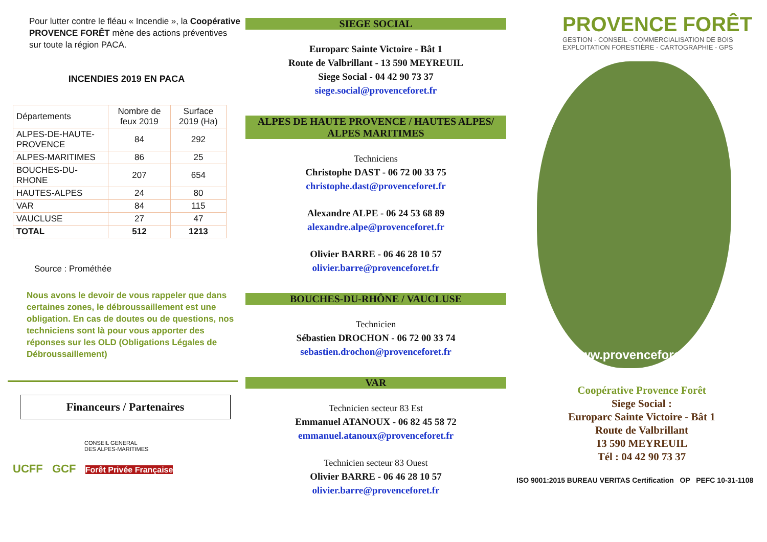Pour lutter contre le fléau « Incendie », la Coopérative PROVENCE FORÊT mène des actions préventives sur toute la région PACA.
INCENDIES 2019 EN PACA
| Départements | Nombre de feux 2019 | Surface 2019 (Ha) |
| --- | --- | --- |
| ALPES-DE-HAUTE-PROVENCE | 84 | 292 |
| ALPES-MARITIMES | 86 | 25 |
| BOUCHES-DU-RHONE | 207 | 654 |
| HAUTES-ALPES | 24 | 80 |
| VAR | 84 | 115 |
| VAUCLUSE | 27 | 47 |
| TOTAL | 512 | 1213 |
Source : Prométhée
Nous avons le devoir de vous rappeler que dans certaines zones, le débroussaillement est une obligation. En cas de doutes ou de questions, nos techniciens sont là pour vous apporter des réponses sur les OLD (Obligations Légales de Débroussaillement)
Financeurs / Partenaires
CONSEIL GENERAL
DES ALPES-MARITIMES
UCFF GCF Forêt Privée Française
SIEGE SOCIAL
Europarc Sainte Victoire - Bât 1
Route de Valbrillant - 13 590 MEYREUIL
Siege Social - 04 42 90 73 37
siege.social@provenceforet.fr
ALPES DE HAUTE PROVENCE / HAUTES ALPES/
ALPES MARITIMES
Techniciens
Christophe DAST - 06 72 00 33 75
christophe.dast@provenceforet.fr
Alexandre ALPE - 06 24 53 68 89
alexandre.alpe@provenceforet.fr
Olivier BARRE - 06 46 28 10 57
olivier.barre@provenceforet.fr
BOUCHES-DU-RHÔNE / VAUCLUSE
Technicien
Sébastien DROCHON - 06 72 00 33 74
sebastien.drochon@provenceforet.fr
VAR
Technicien secteur 83 Est
Emmanuel ATANOUX - 06 82 45 58 72
emmanuel.atanoux@provenceforet.fr
Technicien secteur 83 Ouest
Olivier BARRE - 06 46 28 10 57
olivier.barre@provenceforet.fr
PROVENCE FORÊT
GESTION - CONSEIL - COMMERCIALISATION DE BOIS
EXPLOITATION FORESTIÈRE - CARTOGRAPHIE - GPS
www.provenceforet.fr
Coopérative Provence Forêt
Siege Social :
Europarc Sainte Victoire - Bât 1
Route de Valbrillant
13 590 MEYREUIL
Tél : 04 42 90 73 37
ISO 9001:2015 BUREAU VERITAS Certification OP PEFC 10-31-1108